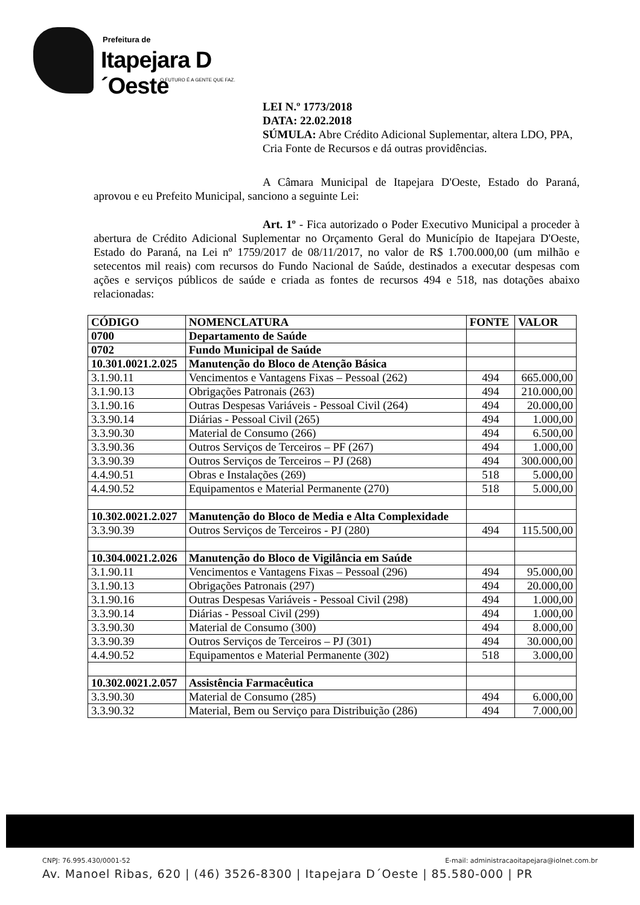Prefeitura de
Itapejara D´Oeste
O FUTURO É A GENTE QUE FAZ.
LEI N.º 1773/2018
DATA: 22.02.2018
SÚMULA: Abre Crédito Adicional Suplementar, altera LDO, PPA, Cria Fonte de Recursos e dá outras providências.
A Câmara Municipal de Itapejara D'Oeste, Estado do Paraná, aprovou e eu Prefeito Municipal, sanciono a seguinte Lei:
Art. 1º - Fica autorizado o Poder Executivo Municipal a proceder à abertura de Crédito Adicional Suplementar no Orçamento Geral do Município de Itapejara D'Oeste, Estado do Paraná, na Lei nº 1759/2017 de 08/11/2017, no valor de R$ 1.700.000,00 (um milhão e setecentos mil reais) com recursos do Fundo Nacional de Saúde, destinados a executar despesas com ações e serviços públicos de saúde e criada as fontes de recursos 494 e 518, nas dotações abaixo relacionadas:
| CÓDIGO | NOMENCLATURA | FONTE | VALOR |
| --- | --- | --- | --- |
| 0700 | Departamento de Saúde | | |
| 0702 | Fundo Municipal de Saúde | | |
| 10.301.0021.2.025 | Manutenção do Bloco de Atenção Básica | | |
| 3.1.90.11 | Vencimentos e Vantagens Fixas – Pessoal (262) | 494 | 665.000,00 |
| 3.1.90.13 | Obrigações Patronais (263) | 494 | 210.000,00 |
| 3.1.90.16 | Outras Despesas Variáveis - Pessoal Civil (264) | 494 | 20.000,00 |
| 3.3.90.14 | Diárias - Pessoal Civil (265) | 494 | 1.000,00 |
| 3.3.90.30 | Material de Consumo (266) | 494 | 6.500,00 |
| 3.3.90.36 | Outros Serviços de Terceiros – PF (267) | 494 | 1.000,00 |
| 3.3.90.39 | Outros Serviços de Terceiros – PJ (268) | 494 | 300.000,00 |
| 4.4.90.51 | Obras e Instalações (269) | 518 | 5.000,00 |
| 4.4.90.52 | Equipamentos e Material Permanente (270) | 518 | 5.000,00 |
| 10.302.0021.2.027 | Manutenção do Bloco de Media e Alta Complexidade | | |
| 3.3.90.39 | Outros Serviços de Terceiros - PJ (280) | 494 | 115.500,00 |
| 10.304.0021.2.026 | Manutenção do Bloco de Vigilância em Saúde | | |
| 3.1.90.11 | Vencimentos e Vantagens Fixas – Pessoal (296) | 494 | 95.000,00 |
| 3.1.90.13 | Obrigações Patronais (297) | 494 | 20.000,00 |
| 3.1.90.16 | Outras Despesas Variáveis - Pessoal Civil (298) | 494 | 1.000,00 |
| 3.3.90.14 | Diárias - Pessoal Civil (299) | 494 | 1.000,00 |
| 3.3.90.30 | Material de Consumo (300) | 494 | 8.000,00 |
| 3.3.90.39 | Outros Serviços de Terceiros – PJ (301) | 494 | 30.000,00 |
| 4.4.90.52 | Equipamentos e Material Permanente (302) | 518 | 3.000,00 |
| 10.302.0021.2.057 | Assistência Farmacêutica | | |
| 3.3.90.30 | Material de Consumo (285) | 494 | 6.000,00 |
| 3.3.90.32 | Material, Bem ou Serviço para Distribuição (286) | 494 | 7.000,00 |
CNPJ: 76.995.430/0001-52 E-mail: administracaoitapejara@iolnet.com.br
Av. Manoel Ribas, 620 | (46) 3526-8300 | Itapejara D´Oeste | 85.580-000 | PR